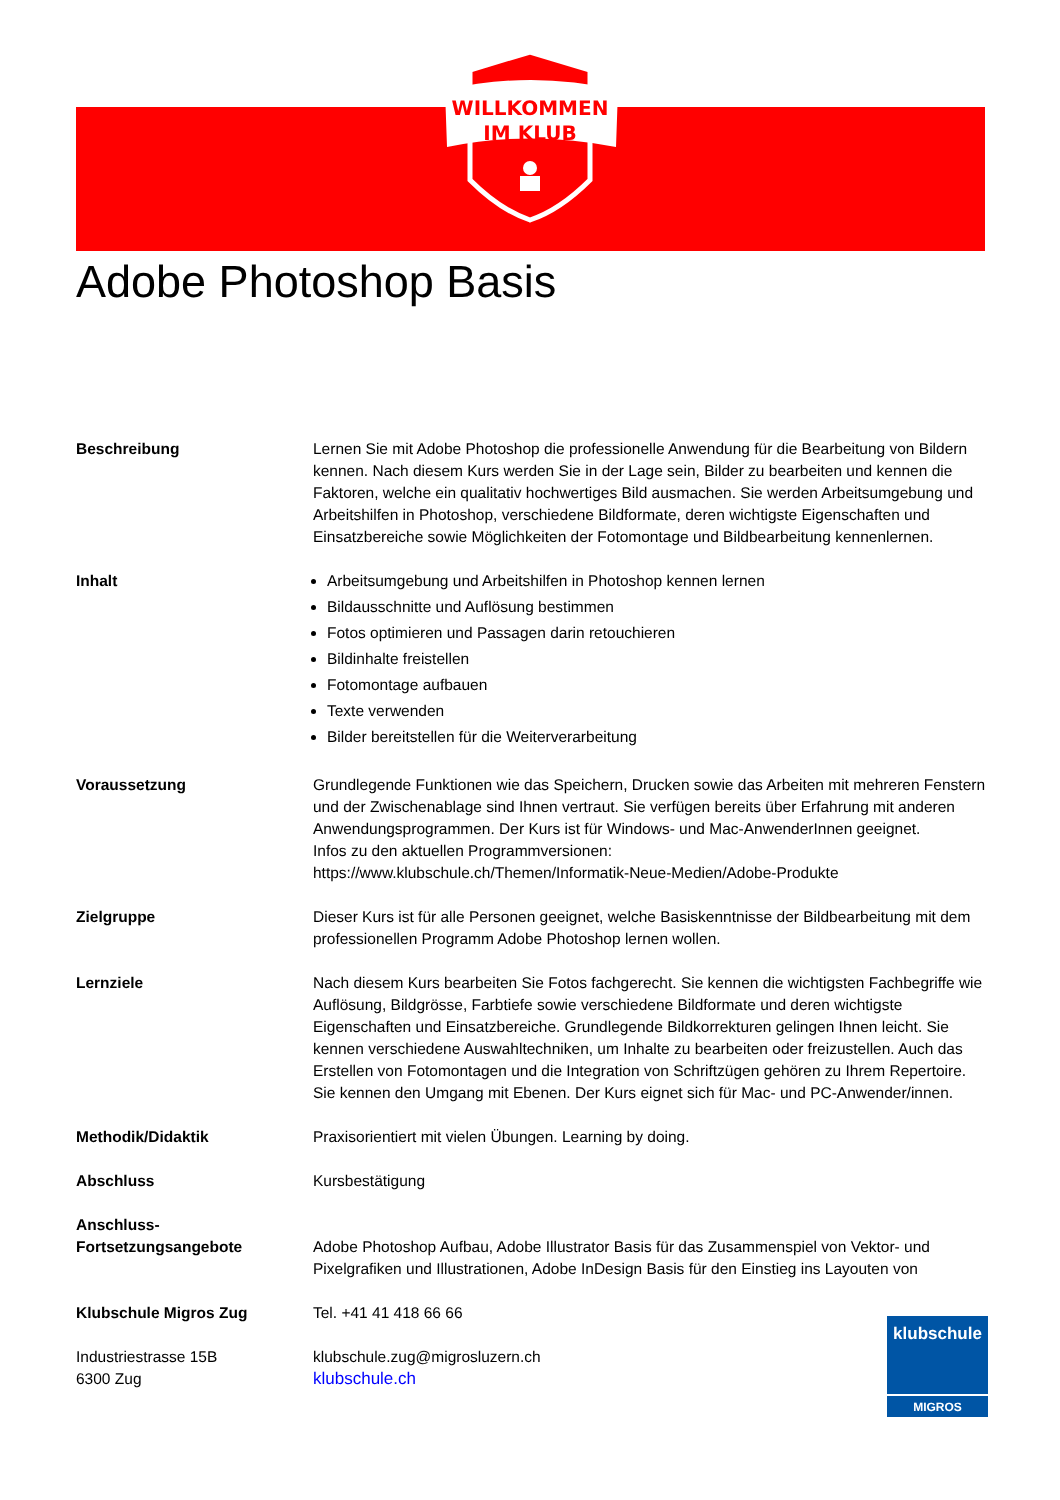WILLKOMMEN
IM KLUB
Adobe Photoshop Basis
Beschreibung Lernen Sie mit Adobe Photoshop die professionelle Anwendung für die Bearbeitung von Bildern kennen. Nach diesem Kurs werden Sie in der Lage sein, Bilder zu bearbeiten und kennen die Faktoren, welche ein qualitativ hochwertiges Bild ausmachen. Sie werden Arbeitsumgebung und Arbeitshilfen in Photoshop, verschiedene Bildformate, deren wichtigste Eigenschaften und Einsatzbereiche sowie Möglichkeiten der Fotomontage und Bildbearbeitung kennenlernen.
Inhalt Arbeitsumgebung und Arbeitshilfen in Photoshop kennen lernen
Bildausschnitte und Auflösung bestimmen
Fotos optimieren und Passagen darin retouchieren
Bildinhalte freistellen
Fotomontage aufbauen
Texte verwenden
Bilder bereitstellen für die Weiterverarbeitung
Voraussetzung Grundlegende Funktionen wie das Speichern, Drucken sowie das Arbeiten mit mehreren Fenstern und der Zwischenablage sind Ihnen vertraut. Sie verfügen bereits über Erfahrung mit anderen Anwendungsprogrammen. Der Kurs ist für Windows- und Mac-AnwenderInnen geeignet.
Infos zu den aktuellen Programmversionen:
https://www.klubschule.ch/Themen/Informatik-Neue-Medien/Adobe-Produkte
Zielgruppe Dieser Kurs ist für alle Personen geeignet, welche Basiskenntnisse der Bildbearbeitung mit dem professionellen Programm Adobe Photoshop lernen wollen.
Lernziele Nach diesem Kurs bearbeiten Sie Fotos fachgerecht. Sie kennen die wichtigsten Fachbegriffe wie Auflösung, Bildgrösse, Farbtiefe sowie verschiedene Bildformate und deren wichtigste Eigenschaften und Einsatzbereiche. Grundlegende Bildkorrekturen gelingen Ihnen leicht. Sie kennen verschiedene Auswahltechniken, um Inhalte zu bearbeiten oder freizustellen. Auch das Erstellen von Fotomontagen und die Integration von Schriftzügen gehören zu Ihrem Repertoire. Sie kennen den Umgang mit Ebenen. Der Kurs eignet sich für Mac- und PC-Anwender/innen.
Methodik/Didaktik Praxisorientiert mit vielen Übungen. Learning by doing.
Abschluss Kursbestätigung
Anschluss-
Fortsetzungsangebote
Adobe Photoshop Aufbau, Adobe Illustrator Basis für das Zusammenspiel von Vektor- und Pixelgrafiken und Illustrationen, Adobe InDesign Basis für den Einstieg ins Layouten von
Klubschule Migros Zug Tel. +41 41 418 66 66
Industriestrasse 15B
6300 Zug
klubschule.zug@migrosluzern.ch
klubschule.ch
klubschule
MIGROS